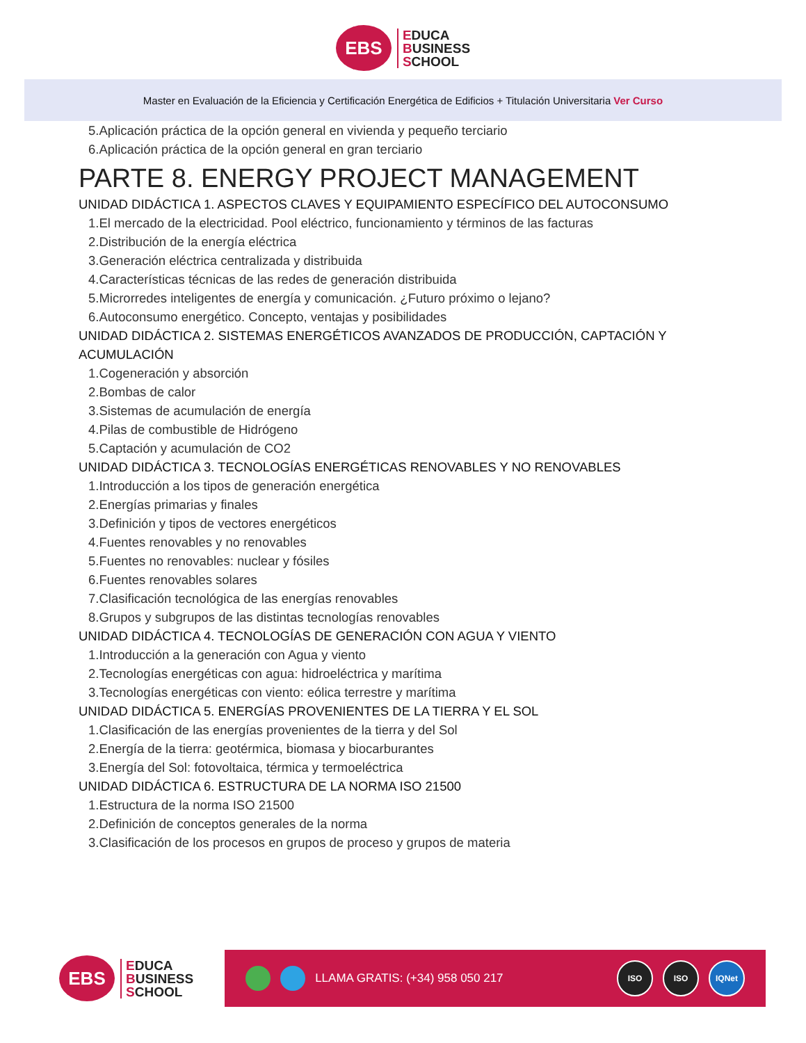EBS
EDUCA
BUSINESS
SCHOOL
Master en Evaluación de la Eficiencia y Certificación Energética de Edificios + Titulación Universitaria Ver Curso
5.Aplicación práctica de la opción general en vivienda y pequeño terciario
6.Aplicación práctica de la opción general en gran terciario
PARTE 8. ENERGY PROJECT MANAGEMENT
UNIDAD DIDÁCTICA 1. ASPECTOS CLAVES Y EQUIPAMIENTO ESPECÍFICO DEL AUTOCONSUMO
1.El mercado de la electricidad. Pool eléctrico, funcionamiento y términos de las facturas
2.Distribución de la energía eléctrica
3.Generación eléctrica centralizada y distribuida
4.Características técnicas de las redes de generación distribuida
5.Microrredes inteligentes de energía y comunicación. ¿Futuro próximo o lejano?
6.Autoconsumo energético. Concepto, ventajas y posibilidades
UNIDAD DIDÁCTICA 2. SISTEMAS ENERGÉTICOS AVANZADOS DE PRODUCCIÓN, CAPTACIÓN Y
ACUMULACIÓN
1.Cogeneración y absorción
2.Bombas de calor
3.Sistemas de acumulación de energía
4.Pilas de combustible de Hidrógeno
5.Captación y acumulación de CO2
UNIDAD DIDÁCTICA 3. TECNOLOGÍAS ENERGÉTICAS RENOVABLES Y NO RENOVABLES
1.Introducción a los tipos de generación energética
2.Energías primarias y finales
3.Definición y tipos de vectores energéticos
4.Fuentes renovables y no renovables
5.Fuentes no renovables: nuclear y fósiles
6.Fuentes renovables solares
7.Clasificación tecnológica de las energías renovables
8.Grupos y subgrupos de las distintas tecnologías renovables
UNIDAD DIDÁCTICA 4. TECNOLOGÍAS DE GENERACIÓN CON AGUA Y VIENTO
1.Introducción a la generación con Agua y viento
2.Tecnologías energéticas con agua: hidroeléctrica y marítima
3.Tecnologías energéticas con viento: eólica terrestre y marítima
UNIDAD DIDÁCTICA 5. ENERGÍAS PROVENIENTES DE LA TIERRA Y EL SOL
1.Clasificación de las energías provenientes de la tierra y del Sol
2.Energía de la tierra: geotérmica, biomasa y biocarburantes
3.Energía del Sol: fotovoltaica, térmica y termoeléctrica
UNIDAD DIDÁCTICA 6. ESTRUCTURA DE LA NORMA ISO 21500
1.Estructura de la norma ISO 21500
2.Definición de conceptos generales de la norma
3.Clasificación de los procesos en grupos de proceso y grupos de materia
EBS
EDUCA
BUSINESS
SCHOOL
LLAMA GRATIS: (+34) 958 050 217
ISO ISO IQNet